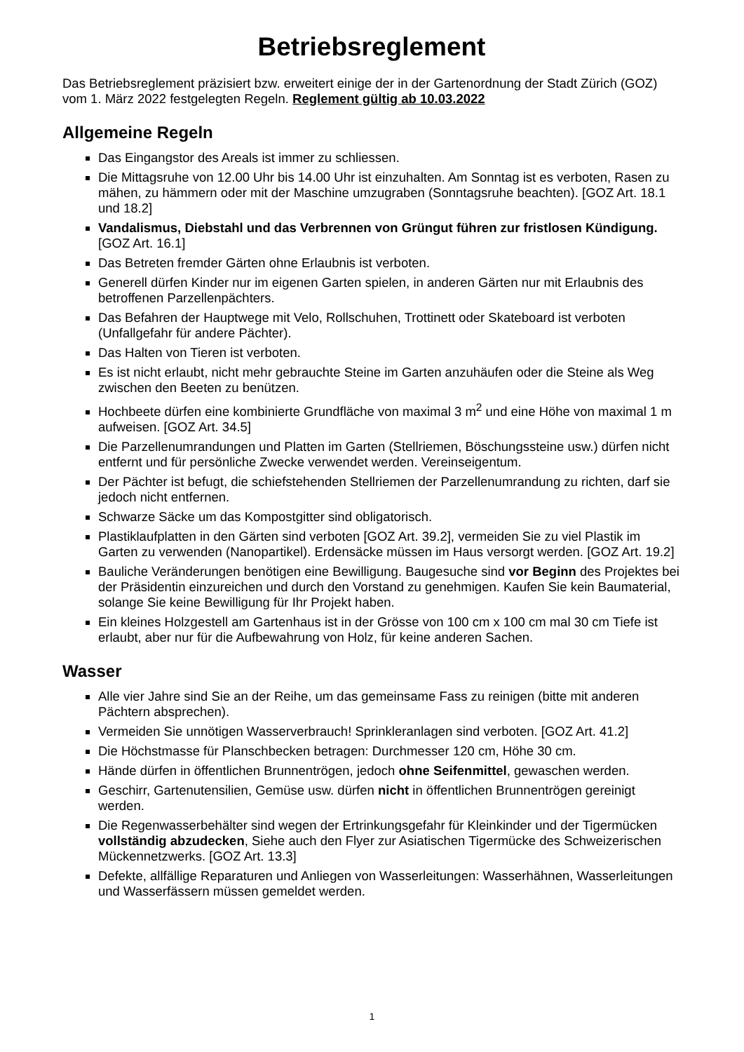Betriebsreglement
Das Betriebsreglement präzisiert bzw. erweitert einige der in der Gartenordnung der Stadt Zürich (GOZ) vom 1. März 2022 festgelegten Regeln. Reglement gültig ab 10.03.2022
Allgemeine Regeln
Das Eingangstor des Areals ist immer zu schliessen.
Die Mittagsruhe von 12.00 Uhr bis 14.00 Uhr ist einzuhalten. Am Sonntag ist es verboten, Rasen zu mähen, zu hämmern oder mit der Maschine umzugraben (Sonntagsruhe beachten). [GOZ Art. 18.1 und 18.2]
Vandalismus, Diebstahl und das Verbrennen von Grüngut führen zur fristlosen Kündigung. [GOZ Art. 16.1]
Das Betreten fremder Gärten ohne Erlaubnis ist verboten.
Generell dürfen Kinder nur im eigenen Garten spielen, in anderen Gärten nur mit Erlaubnis des betroffenen Parzellenpächters.
Das Befahren der Hauptwege mit Velo, Rollschuhen, Trottinett oder Skateboard ist verboten (Unfallgefahr für andere Pächter).
Das Halten von Tieren ist verboten.
Es ist nicht erlaubt, nicht mehr gebrauchte Steine im Garten anzuhäufen oder die Steine als Weg zwischen den Beeten zu benützen.
Hochbeete dürfen eine kombinierte Grundfläche von maximal 3 m<sup>2</sup> und eine Höhe von maximal 1 m aufweisen. [GOZ Art. 34.5]
Die Parzellenumrandungen und Platten im Garten (Stellriemen, Böschungssteine usw.) dürfen nicht entfernt und für persönliche Zwecke verwendet werden. Vereinseigentum.
Der Pächter ist befugt, die schiefstehenden Stellriemen der Parzellenumrandung zu richten, darf sie jedoch nicht entfernen.
Schwarze Säcke um das Kompostgitter sind obligatorisch.
Plastiklaufplatten in den Gärten sind verboten [GOZ Art. 39.2], vermeiden Sie zu viel Plastik im Garten zu verwenden (Nanopartikel). Erdensäcke müssen im Haus versorgt werden. [GOZ Art. 19.2]
Bauliche Veränderungen benötigen eine Bewilligung. Baugesuche sind vor Beginn des Projektes bei der Präsidentin einzureichen und durch den Vorstand zu genehmigen. Kaufen Sie kein Baumaterial, solange Sie keine Bewilligung für Ihr Projekt haben.
Ein kleines Holzgestell am Gartenhaus ist in der Grösse von 100 cm x 100 cm mal 30 cm Tiefe ist erlaubt, aber nur für die Aufbewahrung von Holz, für keine anderen Sachen.
Wasser
Alle vier Jahre sind Sie an der Reihe, um das gemeinsame Fass zu reinigen (bitte mit anderen Pächtern absprechen).
Vermeiden Sie unnötigen Wasserverbrauch! Sprinkleranlagen sind verboten. [GOZ Art. 41.2]
Die Höchstmasse für Planschbecken betragen: Durchmesser 120 cm, Höhe 30 cm.
Hände dürfen in öffentlichen Brunnentrögen, jedoch ohne Seifenmittel, gewaschen werden.
Geschirr, Gartenutensilien, Gemüse usw. dürfen nicht in öffentlichen Brunnentrögen gereinigt werden.
Die Regenwasserbehälter sind wegen der Ertrinkungsgefahr für Kleinkinder und der Tigermücken vollständig abzudecken, Siehe auch den Flyer zur Asiatischen Tigermücke des Schweizerischen Mückennetzwerks. [GOZ Art. 13.3]
Defekte, allfällige Reparaturen und Anliegen von Wasserleitungen: Wasserhähnen, Wasserleitungen und Wasserfässern müssen gemeldet werden.
1